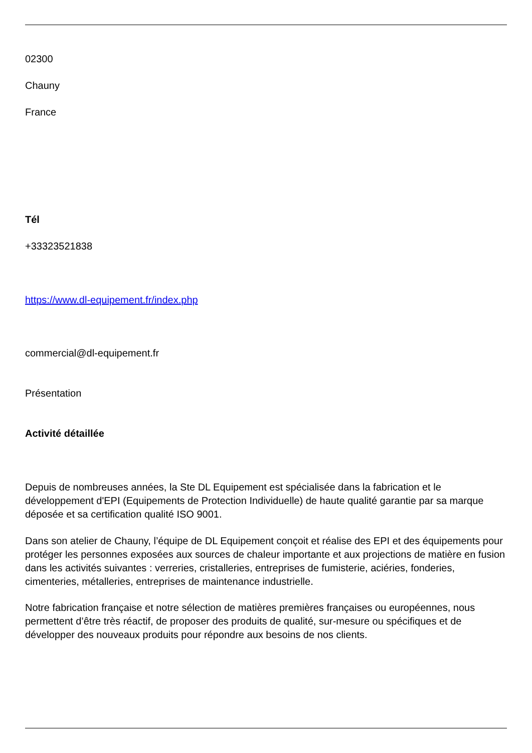02300
Chauny
France
Tél
+33323521838
https://www.dl-equipement.fr/index.php
commercial@dl-equipement.fr
Présentation
Activité détaillée
Depuis de nombreuses années, la Ste DL Equipement est spécialisée dans la fabrication et le développement d'EPI (Equipements de Protection Individuelle) de haute qualité garantie par sa marque déposée et sa certification qualité ISO 9001.
Dans son atelier de Chauny, l’équipe de DL Equipement conçoit et réalise des EPI et des équipements pour protéger les personnes exposées aux sources de chaleur importante et aux projections de matière en fusion dans les activités suivantes : verreries, cristalleries, entreprises de fumisterie, aciéries, fonderies, cimenteries, métalleries, entreprises de maintenance industrielle.
Notre fabrication française et notre sélection de matières premières françaises ou européennes, nous permettent d’être très réactif, de proposer des produits de qualité, sur-mesure ou spécifiques et de développer des nouveaux produits pour répondre aux besoins de nos clients.